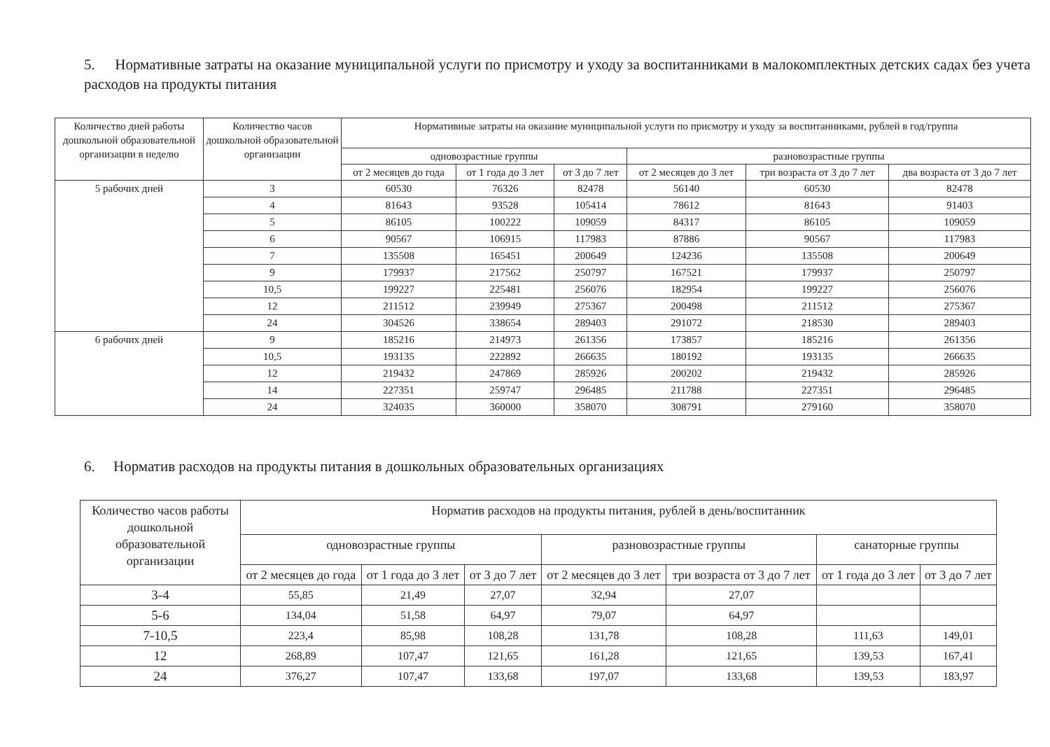5. Нормативные затраты на оказание муниципальной услуги по присмотру и уходу за воспитанниками в малокомплектных детских садах без учета расходов на продукты питания
| Количество дней работы дошкольной образовательной организации в неделю | Количество часов дошкольной образовательной организации | Нормативные затраты на оказание муниципальной услуги по присмотру и уходу за воспитанниками, рублей в год/группа | | | | | |
| --- | --- | --- | --- | --- | --- | --- | --- |
| | | одновозрастные группы | | | разновозрастные группы | | |
| | | от 2 месяцев до года | от 1 года до 3 лет | от 3 до 7 лет | от 2 месяцев до 3 лет | три возраста от 3 до 7 лет | два возраста от 3 до 7 лет |
| 5 рабочих дней | 3 | 60530 | 76326 | 82478 | 56140 | 60530 | 82478 |
| | 4 | 81643 | 93528 | 105414 | 78612 | 81643 | 91403 |
| | 5 | 86105 | 100222 | 109059 | 84317 | 86105 | 109059 |
| | 6 | 90567 | 106915 | 117983 | 87886 | 90567 | 117983 |
| | 7 | 135508 | 165451 | 200649 | 124236 | 135508 | 200649 |
| | 9 | 179937 | 217562 | 250797 | 167521 | 179937 | 250797 |
| | 10,5 | 199227 | 225481 | 256076 | 182954 | 199227 | 256076 |
| | 12 | 211512 | 239949 | 275367 | 200498 | 211512 | 275367 |
| | 24 | 304526 | 338654 | 289403 | 291072 | 218530 | 289403 |
| 6 рабочих дней | 9 | 185216 | 214973 | 261356 | 173857 | 185216 | 261356 |
| | 10,5 | 193135 | 222892 | 266635 | 180192 | 193135 | 266635 |
| | 12 | 219432 | 247869 | 285926 | 200202 | 219432 | 285926 |
| | 14 | 227351 | 259747 | 296485 | 211788 | 227351 | 296485 |
| | 24 | 324035 | 360000 | 358070 | 308791 | 279160 | 358070 |
6. Норматив расходов на продукты питания в дошкольных образовательных организациях
| Количество часов работы дошкольной образовательной организации | Норматив расходов на продукты питания, рублей в день/воспитанник | | | | | | |
| --- | --- | --- | --- | --- | --- | --- | --- |
| | одновозрастные группы | | | разновозрастные группы | | санаторные группы | |
| | от 2 месяцев до года | от 1 года до 3 лет | от 3 до 7 лет | от 2 месяцев до 3 лет | три возраста от 3 до 7 лет | от 1 года до 3 лет | от 3 до 7 лет |
| 3-4 | 55,85 | 21,49 | 27,07 | 32,94 | 27,07 | | |
| 5-6 | 134,04 | 51,58 | 64,97 | 79,07 | 64,97 | | |
| 7-10,5 | 223,4 | 85,98 | 108,28 | 131,78 | 108,28 | 111,63 | 149,01 |
| 12 | 268,89 | 107,47 | 121,65 | 161,28 | 121,65 | 139,53 | 167,41 |
| 24 | 376,27 | 107,47 | 133,68 | 197,07 | 133,68 | 139,53 | 183,97 |